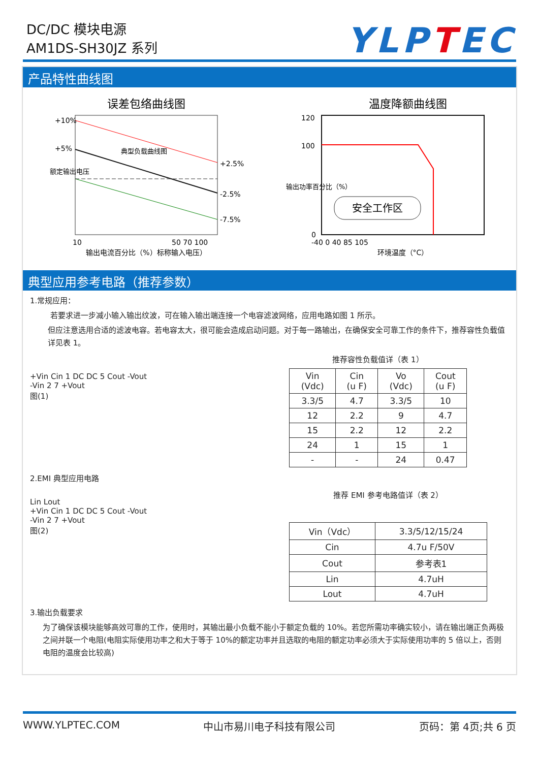DC/DC 模块电源
AM1DS-SH30JZ 系列
YLPTEC
产品特性曲线图
误差包络曲线图
+10%
+5%
+2.5%
-2.5%
-7.5%
10
50 70 100
输出电流百分比（%）标称输入电压）
额定输出电压
典型负载曲线图
温度降额曲线图
120
100
0
安全工作区
-40 0 40 85 105
环境温度（°C）
输出功率百分比（%）
典型应用参考电路（推荐参数）
1.常规应用：
若要求进一步减小输入输出纹波，可在输入输出端连接一个电容滤波网络，应用电路如图 1 所示。
但应注意选用合适的滤波电容。若电容太大，很可能会造成启动问题。对于每一路输出，在确保安全可靠工作的条件下，推荐容性负载值详见表 1。
+Vin Cin 1 DC DC 5 Cout -Vout
-Vin 2 7 +Vout
图(1)
推荐容性负载值详（表 1）
| Vin (Vdc) | Cin (u F) | Vo (Vdc) | Cout (u F) |
| 3.3/5 | 4.7 | 3.3/5 | 10 |
| 12 | 2.2 | 9 | 4.7 |
| 15 | 2.2 | 12 | 2.2 |
| 24 | 1 | 15 | 1 |
| - | - | 24 | 0.47 |
2.EMI 典型应用电路
Lin Lout
+Vin Cin 1 DC DC 5 Cout -Vout
-Vin 2 7 +Vout
图(2)
推荐 EMI 参考电路值详（表 2）
| Vin（Vdc） | 3.3/5/12/15/24 |
| Cin | 4.7u F/50V |
| Cout | 参考表1 |
| Lin | 4.7uH |
| Lout | 4.7uH |
3.输出负载要求
为了确保该模块能够高效可靠的工作，使用时，其输出最小负载不能小于额定负载的 10%。若您所需功率确实较小，请在输出端正负两极之间并联一个电阻(电阻实际使用功率之和大于等于 10%的额定功率并且选取的电阻的额定功率必须大于实际使用功率的 5 倍以上，否则电阻的温度会比较高)
WWW.YLPTEC.COM 中山市易川电子科技有限公司 页码：第 4页;共 6 页